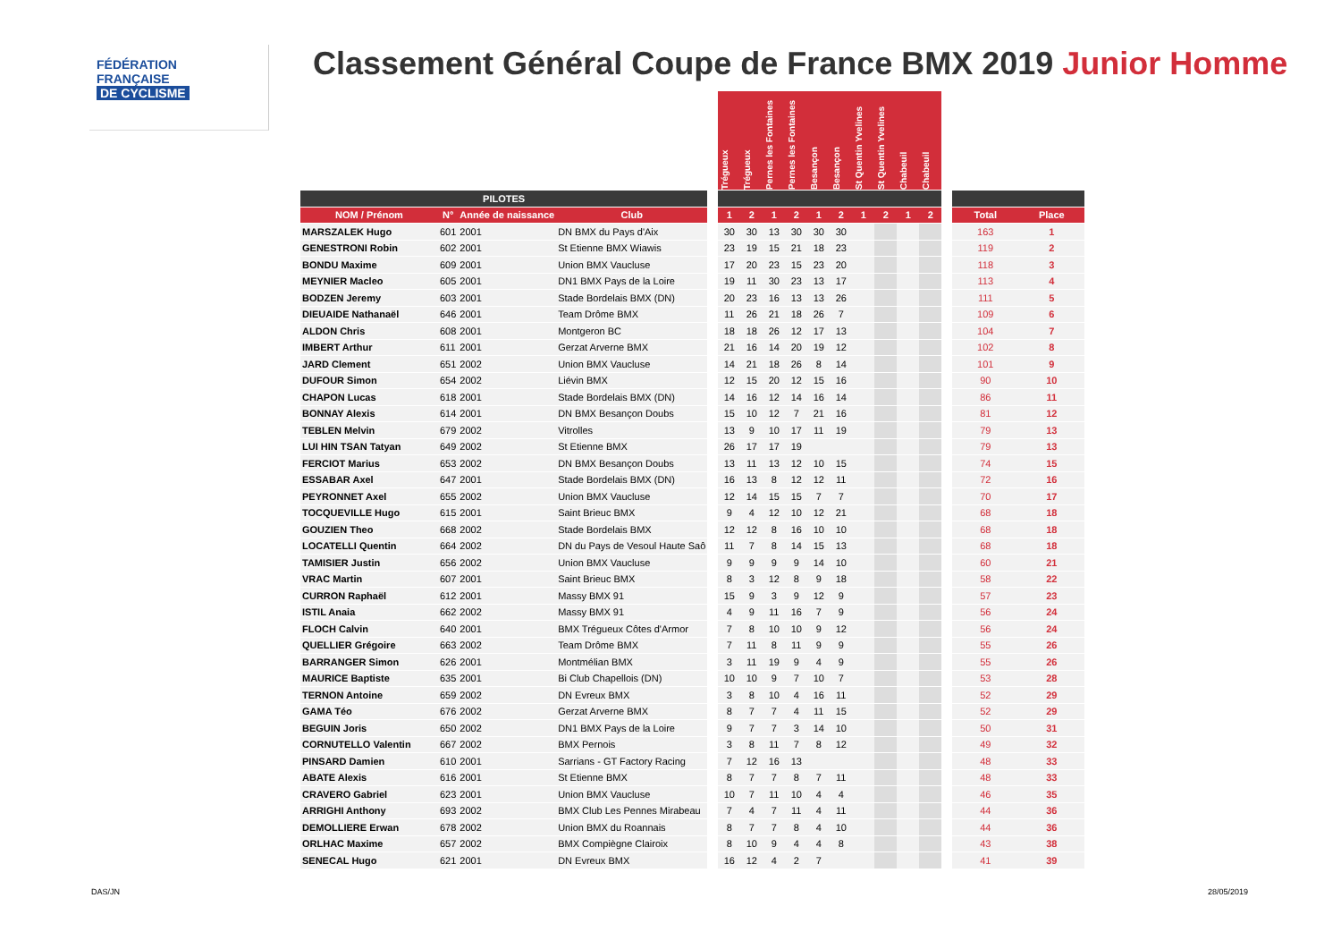FÉDÉRATION
FRANÇAISE
DE CYCLISME
Classement Général Coupe de France BMX 2019 Junior Homme
| | | | | | Trégueux | Trégueux | Pernes les Fontaines | Pernes les Fontaines | Besançon | Besançon | St Quentin Yvelines | St Quentin Yvelines | Chabeuil | Chabeuil | | | |
| --- | --- | --- | --- | --- | --- | --- | --- | --- | --- | --- | --- | --- | --- | --- | --- | --- | --- |
| PILOTES | | | | | | | | | | | | | | | | | |
| NOM / Prénom | N° | Année de naissance | Club | | 1 | 2 | 1 | 2 | 1 | 2 | 1 | 2 | 1 | 2 | | Total | Place |
| MARSZALEK Hugo | 601 | 2001 | DN BMX du Pays d'Aix | | 30 | 30 | 13 | 30 | 30 | 30 | | | | | | 163 | 1 |
| GENESTRONI Robin | 602 | 2001 | St Etienne BMX Wiawis | | 23 | 19 | 15 | 21 | 18 | 23 | | | | | | 119 | 2 |
| BONDU Maxime | 609 | 2001 | Union BMX Vaucluse | | 17 | 20 | 23 | 15 | 23 | 20 | | | | | | 118 | 3 |
| MEYNIER Macleo | 605 | 2001 | DN1 BMX Pays de la Loire | | 19 | 11 | 30 | 23 | 13 | 17 | | | | | | 113 | 4 |
| BODZEN Jeremy | 603 | 2001 | Stade Bordelais BMX (DN) | | 20 | 23 | 16 | 13 | 13 | 26 | | | | | | 111 | 5 |
| DIEUAIDE Nathanaël | 646 | 2001 | Team Drôme BMX | | 11 | 26 | 21 | 18 | 26 | 7 | | | | | | 109 | 6 |
| ALDON Chris | 608 | 2001 | Montgeron BC | | 18 | 18 | 26 | 12 | 17 | 13 | | | | | | 104 | 7 |
| IMBERT Arthur | 611 | 2001 | Gerzat Arverne BMX | | 21 | 16 | 14 | 20 | 19 | 12 | | | | | | 102 | 8 |
| JARD Clement | 651 | 2002 | Union BMX Vaucluse | | 14 | 21 | 18 | 26 | 8 | 14 | | | | | | 101 | 9 |
| DUFOUR Simon | 654 | 2002 | Liévin BMX | | 12 | 15 | 20 | 12 | 15 | 16 | | | | | | 90 | 10 |
| CHAPON Lucas | 618 | 2001 | Stade Bordelais BMX (DN) | | 14 | 16 | 12 | 14 | 16 | 14 | | | | | | 86 | 11 |
| BONNAY Alexis | 614 | 2001 | DN BMX Besançon Doubs | | 15 | 10 | 12 | 7 | 21 | 16 | | | | | | 81 | 12 |
| TEBLEN Melvin | 679 | 2002 | Vitrolles | | 13 | 9 | 10 | 17 | 11 | 19 | | | | | | 79 | 13 |
| LUI HIN TSAN Tatyan | 649 | 2002 | St Etienne BMX | | 26 | 17 | 17 | 19 | | | | | | | | 79 | 13 |
| FERCIOT Marius | 653 | 2002 | DN BMX Besançon Doubs | | 13 | 11 | 13 | 12 | 10 | 15 | | | | | | 74 | 15 |
| ESSABAR Axel | 647 | 2001 | Stade Bordelais BMX (DN) | | 16 | 13 | 8 | 12 | 12 | 11 | | | | | | 72 | 16 |
| PEYRONNET Axel | 655 | 2002 | Union BMX Vaucluse | | 12 | 14 | 15 | 15 | 7 | 7 | | | | | | 70 | 17 |
| TOCQUEVILLE Hugo | 615 | 2001 | Saint Brieuc BMX | | 9 | 4 | 12 | 10 | 12 | 21 | | | | | | 68 | 18 |
| GOUZIEN Theo | 668 | 2002 | Stade Bordelais BMX | | 12 | 12 | 8 | 16 | 10 | 10 | | | | | | 68 | 18 |
| LOCATELLI Quentin | 664 | 2002 | DN du Pays de Vesoul Haute Saô | | 11 | 7 | 8 | 14 | 15 | 13 | | | | | | 68 | 18 |
| TAMISIER Justin | 656 | 2002 | Union BMX Vaucluse | | 9 | 9 | 9 | 9 | 14 | 10 | | | | | | 60 | 21 |
| VRAC Martin | 607 | 2001 | Saint Brieuc BMX | | 8 | 3 | 12 | 8 | 9 | 18 | | | | | | 58 | 22 |
| CURRON Raphaël | 612 | 2001 | Massy BMX 91 | | 15 | 9 | 3 | 9 | 12 | 9 | | | | | | 57 | 23 |
| ISTIL Anaia | 662 | 2002 | Massy BMX 91 | | 4 | 9 | 11 | 16 | 7 | 9 | | | | | | 56 | 24 |
| FLOCH Calvin | 640 | 2001 | BMX Trégueux Côtes d'Armor | | 7 | 8 | 10 | 10 | 9 | 12 | | | | | | 56 | 24 |
| QUELLIER Grégoire | 663 | 2002 | Team Drôme BMX | | 7 | 11 | 8 | 11 | 9 | 9 | | | | | | 55 | 26 |
| BARRANGER Simon | 626 | 2001 | Montmélian BMX | | 3 | 11 | 19 | 9 | 4 | 9 | | | | | | 55 | 26 |
| MAURICE Baptiste | 635 | 2001 | Bi Club Chapellois (DN) | | 10 | 10 | 9 | 7 | 10 | 7 | | | | | | 53 | 28 |
| TERNON Antoine | 659 | 2002 | DN Evreux BMX | | 3 | 8 | 10 | 4 | 16 | 11 | | | | | | 52 | 29 |
| GAMA Téo | 676 | 2002 | Gerzat Arverne BMX | | 8 | 7 | 7 | 4 | 11 | 15 | | | | | | 52 | 29 |
| BEGUIN Joris | 650 | 2002 | DN1 BMX Pays de la Loire | | 9 | 7 | 7 | 3 | 14 | 10 | | | | | | 50 | 31 |
| CORNUTELLO Valentin | 667 | 2002 | BMX Pernois | | 3 | 8 | 11 | 7 | 8 | 12 | | | | | | 49 | 32 |
| PINSARD Damien | 610 | 2001 | Sarrians - GT Factory Racing | | 7 | 12 | 16 | 13 | | | | | | | | 48 | 33 |
| ABATE Alexis | 616 | 2001 | St Etienne BMX | | 8 | 7 | 7 | 8 | 7 | 11 | | | | | | 48 | 33 |
| CRAVERO Gabriel | 623 | 2001 | Union BMX Vaucluse | | 10 | 7 | 11 | 10 | 4 | 4 | | | | | | 46 | 35 |
| ARRIGHI Anthony | 693 | 2002 | BMX Club Les Pennes Mirabeau | | 7 | 4 | 7 | 11 | 4 | 11 | | | | | | 44 | 36 |
| DEMOLLIERE Erwan | 678 | 2002 | Union BMX du Roannais | | 8 | 7 | 7 | 8 | 4 | 10 | | | | | | 44 | 36 |
| ORLHAC Maxime | 657 | 2002 | BMX Compiègne Clairoix | | 8 | 10 | 9 | 4 | 4 | 8 | | | | | | 43 | 38 |
| SENECAL Hugo | 621 | 2001 | DN Evreux BMX | | 16 | 12 | 4 | 2 | 7 | | | | | | | 41 | 39 |
DAS/JN 28/05/2019